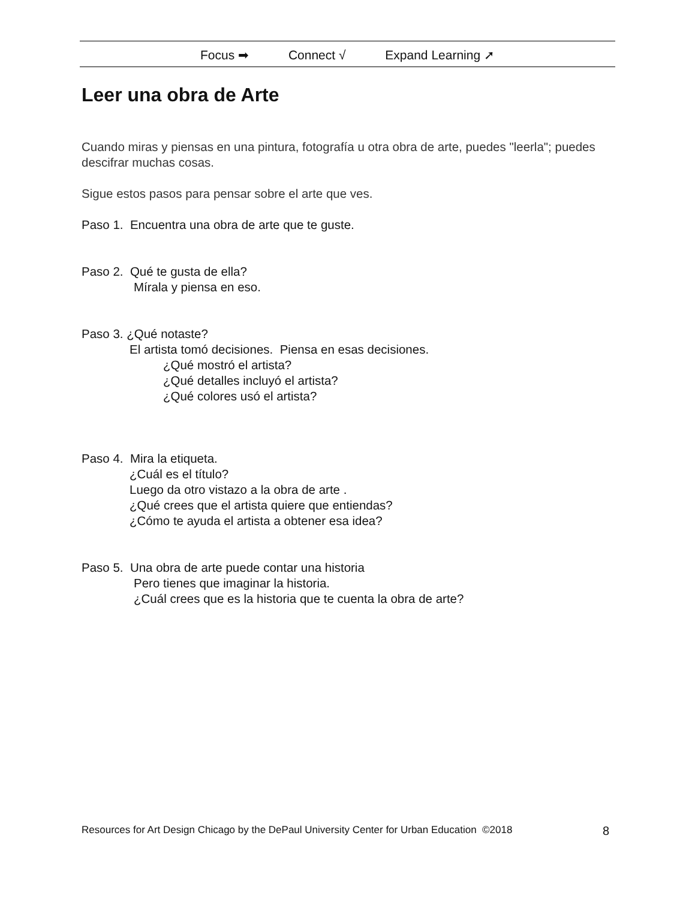Focus ➡ Connect √ Expand Learning ➚
Leer una obra de Arte
Cuando miras y piensas en una pintura, fotografía u otra obra de arte, puedes "leerla"; puedes descifrar muchas cosas.
Sigue estos pasos para pensar sobre el arte que ves.
Paso 1. Encuentra una obra de arte que te guste.
Paso 2. Qué te gusta de ella?
Mírala y piensa en eso.
Paso 3. ¿Qué notaste?
El artista tomó decisiones. Piensa en esas decisiones.
¿Qué mostró el artista?
¿Qué detalles incluyó el artista?
¿Qué colores usó el artista?
Paso 4. Mira la etiqueta.
¿Cuál es el título?
Luego da otro vistazo a la obra de arte .
¿Qué crees que el artista quiere que entiendas?
¿Cómo te ayuda el artista a obtener esa idea?
Paso 5. Una obra de arte puede contar una historia
Pero tienes que imaginar la historia.
¿Cuál crees que es la historia que te cuenta la obra de arte?
Resources for Art Design Chicago by the DePaul University Center for Urban Education ©2018 8